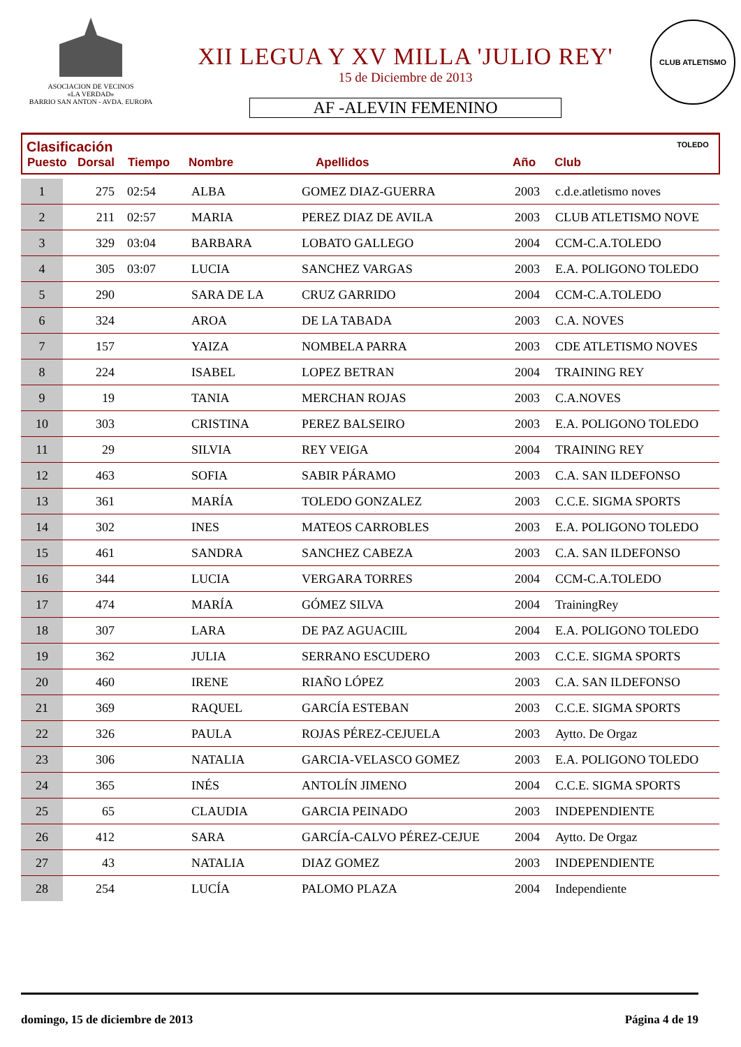ASOCIACION DE VECINOS
«LA VERDAD»
BARRIO SAN ANTON - AVDA. EUROPA
XII LEGUA Y XV MILLA 'JULIO REY'
15 de Diciembre de 2013
AF -ALEVIN FEMENINO
CLUB ATLETISMO TOLEDO
Clasificación
| Puesto | Dorsal | Tiempo | Nombre | Apellidos | Año | Club |
| --- | --- | --- | --- | --- | --- | --- |
| 1 | 275 | 02:54 | ALBA | GOMEZ DIAZ-GUERRA | 2003 | c.d.e.atletismo noves |
| 2 | 211 | 02:57 | MARIA | PEREZ DIAZ DE AVILA | 2003 | CLUB ATLETISMO NOVE |
| 3 | 329 | 03:04 | BARBARA | LOBATO GALLEGO | 2004 | CCM-C.A.TOLEDO |
| 4 | 305 | 03:07 | LUCIA | SANCHEZ VARGAS | 2003 | E.A. POLIGONO TOLEDO |
| 5 | 290 | | SARA DE LA | CRUZ GARRIDO | 2004 | CCM-C.A.TOLEDO |
| 6 | 324 | | AROA | DE LA TABADA | 2003 | C.A. NOVES |
| 7 | 157 | | YAIZA | NOMBELA PARRA | 2003 | CDE ATLETISMO NOVES |
| 8 | 224 | | ISABEL | LOPEZ BETRAN | 2004 | TRAINING REY |
| 9 | 19 | | TANIA | MERCHAN ROJAS | 2003 | C.A.NOVES |
| 10 | 303 | | CRISTINA | PEREZ BALSEIRO | 2003 | E.A. POLIGONO TOLEDO |
| 11 | 29 | | SILVIA | REY VEIGA | 2004 | TRAINING REY |
| 12 | 463 | | SOFIA | SABIR PÁRAMO | 2003 | C.A. SAN ILDEFONSO |
| 13 | 361 | | MARÍA | TOLEDO GONZALEZ | 2003 | C.C.E. SIGMA SPORTS |
| 14 | 302 | | INES | MATEOS CARROBLES | 2003 | E.A. POLIGONO TOLEDO |
| 15 | 461 | | SANDRA | SANCHEZ CABEZA | 2003 | C.A. SAN ILDEFONSO |
| 16 | 344 | | LUCIA | VERGARA TORRES | 2004 | CCM-C.A.TOLEDO |
| 17 | 474 | | MARÍA | GÓMEZ SILVA | 2004 | TrainingRey |
| 18 | 307 | | LARA | DE PAZ AGUACIIL | 2004 | E.A. POLIGONO TOLEDO |
| 19 | 362 | | JULIA | SERRANO ESCUDERO | 2003 | C.C.E. SIGMA SPORTS |
| 20 | 460 | | IRENE | RIAÑO LÓPEZ | 2003 | C.A. SAN ILDEFONSO |
| 21 | 369 | | RAQUEL | GARCÍA ESTEBAN | 2003 | C.C.E. SIGMA SPORTS |
| 22 | 326 | | PAULA | ROJAS PÉREZ-CEJUELA | 2003 | Aytto. De Orgaz |
| 23 | 306 | | NATALIA | GARCIA-VELASCO GOMEZ | 2003 | E.A. POLIGONO TOLEDO |
| 24 | 365 | | INÉS | ANTOLÍN JIMENO | 2004 | C.C.E. SIGMA SPORTS |
| 25 | 65 | | CLAUDIA | GARCIA PEINADO | 2003 | INDEPENDIENTE |
| 26 | 412 | | SARA | GARCÍA-CALVO PÉREZ-CEJUE | 2004 | Aytto. De Orgaz |
| 27 | 43 | | NATALIA | DIAZ GOMEZ | 2003 | INDEPENDIENTE |
| 28 | 254 | | LUCÍA | PALOMO PLAZA | 2004 | Independiente |
domingo, 15 de diciembre de 2013 Página 4 de 19